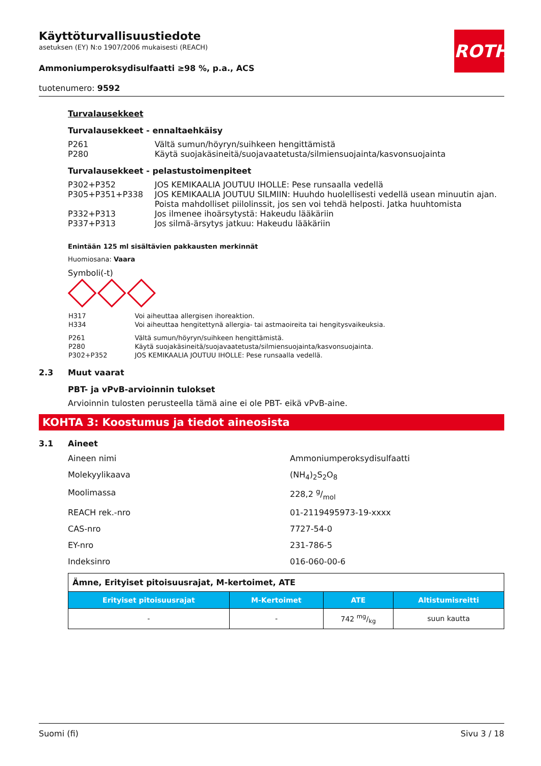ROTH
Käyttöturvallisuustiedote
asetuksen (EY) N:o 1907/2006 mukaisesti (REACH)
Ammoniumperoksydisulfaatti ≥98 %, p.a., ACS
tuotenumero: 9592
Turvalausekkeet
Turvalausekkeet - ennaltaehkäisy
| P261 | Vältä sumun/höyryn/suihkeen hengittämistä |
| P280 | Käytä suojakäsineitä/suojavaatetusta/silmiensuojainta/kasvonsuojainta |
Turvalausekkeet - pelastustoimenpiteet
| P302+P352 | JOS KEMIKAALIA JOUTUU IHOLLE: Pese runsaalla vedellä |
| P305+P351+P338 | JOS KEMIKAALIA JOUTUU SILMIIN: Huuhdo huolellisesti vedellä usean minuutin ajan. Poista mahdolliset piilolinssit, jos sen voi tehdä helposti. Jatka huuhtomista |
| P332+P313 | Jos ilmenee ihoärsytystä: Hakeudu lääkäriin |
| P337+P313 | Jos silmä-ärsytys jatkuu: Hakeudu lääkäriin |
Enintään 125 ml sisältävien pakkausten merkinnät
Huomiosana: Vaara
Symboli(-t)
| H317 | Voi aiheuttaa allergisen ihoreaktion. |
| H334 | Voi aiheuttaa hengitettynä allergia- tai astmaoireita tai hengitysvaikeuksia. |
| P261 | Vältä sumun/höyryn/suihkeen hengittämistä. |
| P280 | Käytä suojakäsineitä/suojavaatetusta/silmiensuojainta/kasvonsuojainta. |
| P302+P352 | JOS KEMIKAALIA JOUTUU IHOLLE: Pese runsaalla vedellä. |
2.3 Muut vaarat
PBT- ja vPvB-arvioinnin tulokset
Arvioinnin tulosten perusteella tämä aine ei ole PBT- eikä vPvB-aine.
KOHTA 3: Koostumus ja tiedot aineosista
3.1 Aineet
Aineen nimi Ammoniumperoksydisulfaatti
Molekyylikaava (NH<sub>4</sub>)<sub>2</sub>S<sub>2</sub>O<sub>8</sub>
Moolimassa 228,2 g/mol
REACH rek.-nro 01-2119495973-19-xxxx
CAS-nro 7727-54-0
EY-nro 231-786-5
Indeksinro 016-060-00-6
| Ämne, Erityiset pitoisuusrajat, M-kertoimet, ATE | | | |
| Erityiset pitoisuusrajat | M-Kertoimet | ATE | Altistumisreitti |
| - | - | 742 mg/kg | suun kautta |
Suomi (fi) Sivu 3 / 18